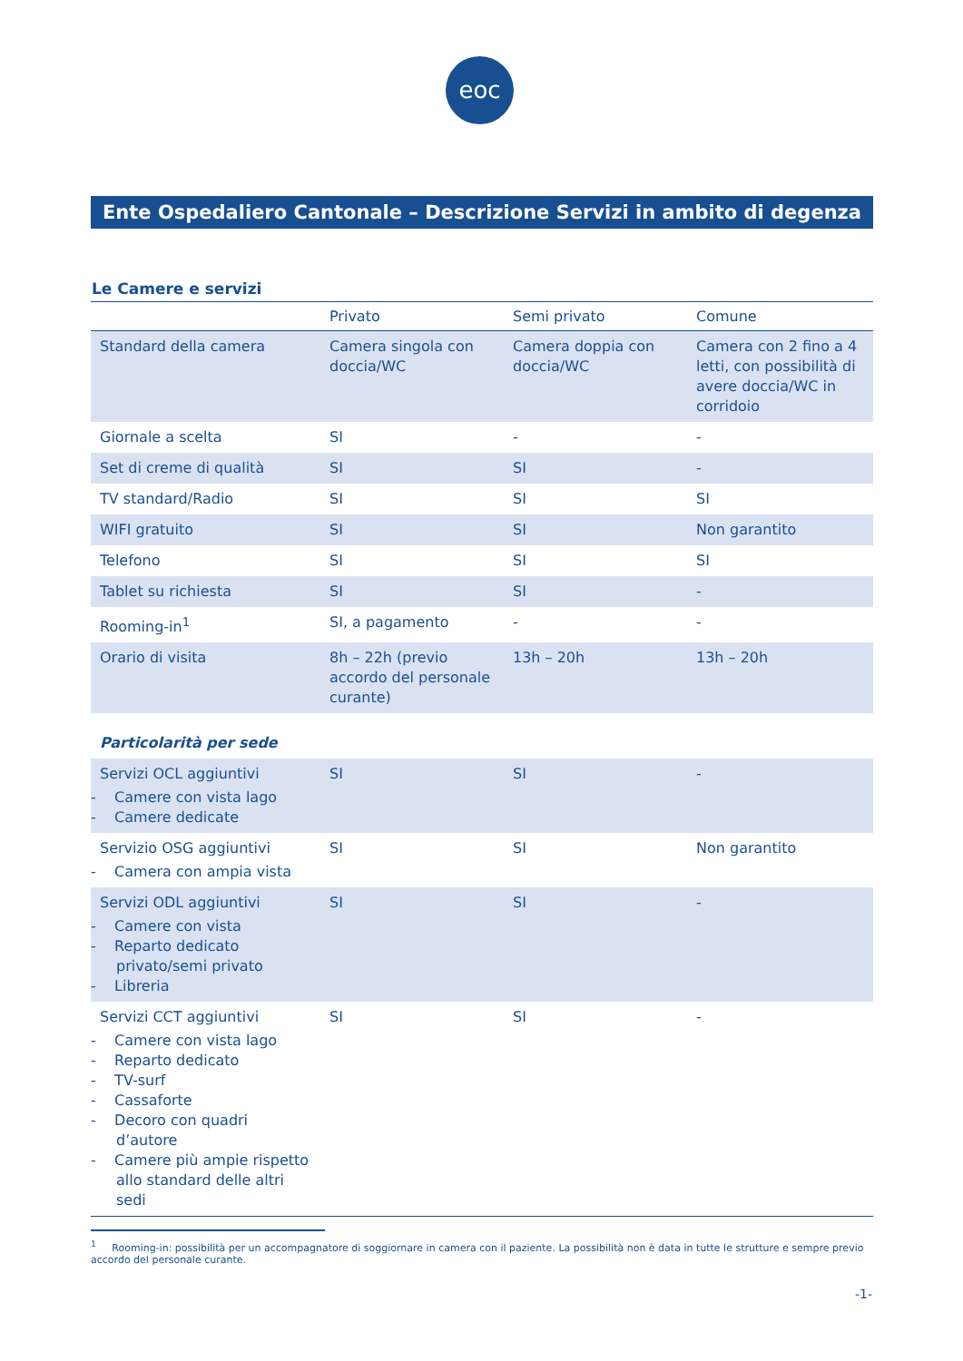eoc
Ente Ospedaliero Cantonale – Descrizione Servizi in ambito di degenza
Le Camere e servizi
| | Privato | Semi privato | Comune |
| --- | --- | --- | --- |
| Standard della camera | Camera singola con doccia/WC | Camera doppia con doccia/WC | Camera con 2 fino a 4 letti, con possibilità di avere doccia/WC in corridoio |
| Giornale a scelta | SI | - | - |
| Set di creme di qualità | SI | SI | - |
| TV standard/Radio | SI | SI | SI |
| WIFI gratuito | SI | SI | Non garantito |
| Telefono | SI | SI | SI |
| Tablet su richiesta | SI | SI | - |
| Rooming-in<sup>1</sup> | SI, a pagamento | - | - |
| Orario di visita | 8h – 22h (previo accordo del personale curante) | 13h – 20h | 13h – 20h |
| Particolarità per sede | | | |
| Servizi OCL aggiuntivi - Camere con vista lago - Camere dedicate | SI | SI | - |
| Servizio OSG aggiuntivi - Camera con ampia vista | SI | SI | Non garantito |
| Servizi ODL aggiuntivi - Camere con vista - Reparto dedicato privato/semi privato - Libreria | SI | SI | - |
| Servizi CCT aggiuntivi - Camere con vista lago - Reparto dedicato - TV-surf - Cassaforte - Decoro con quadri d’autore - Camere più ampie rispetto allo standard delle altri sedi | SI | SI | - |
<sup>1</sup> Rooming-in: possibilità per un accompagnatore di soggiornare in camera con il paziente. La possibilità non è data in tutte le strutture e sempre previo accordo del personale curante.
-1-